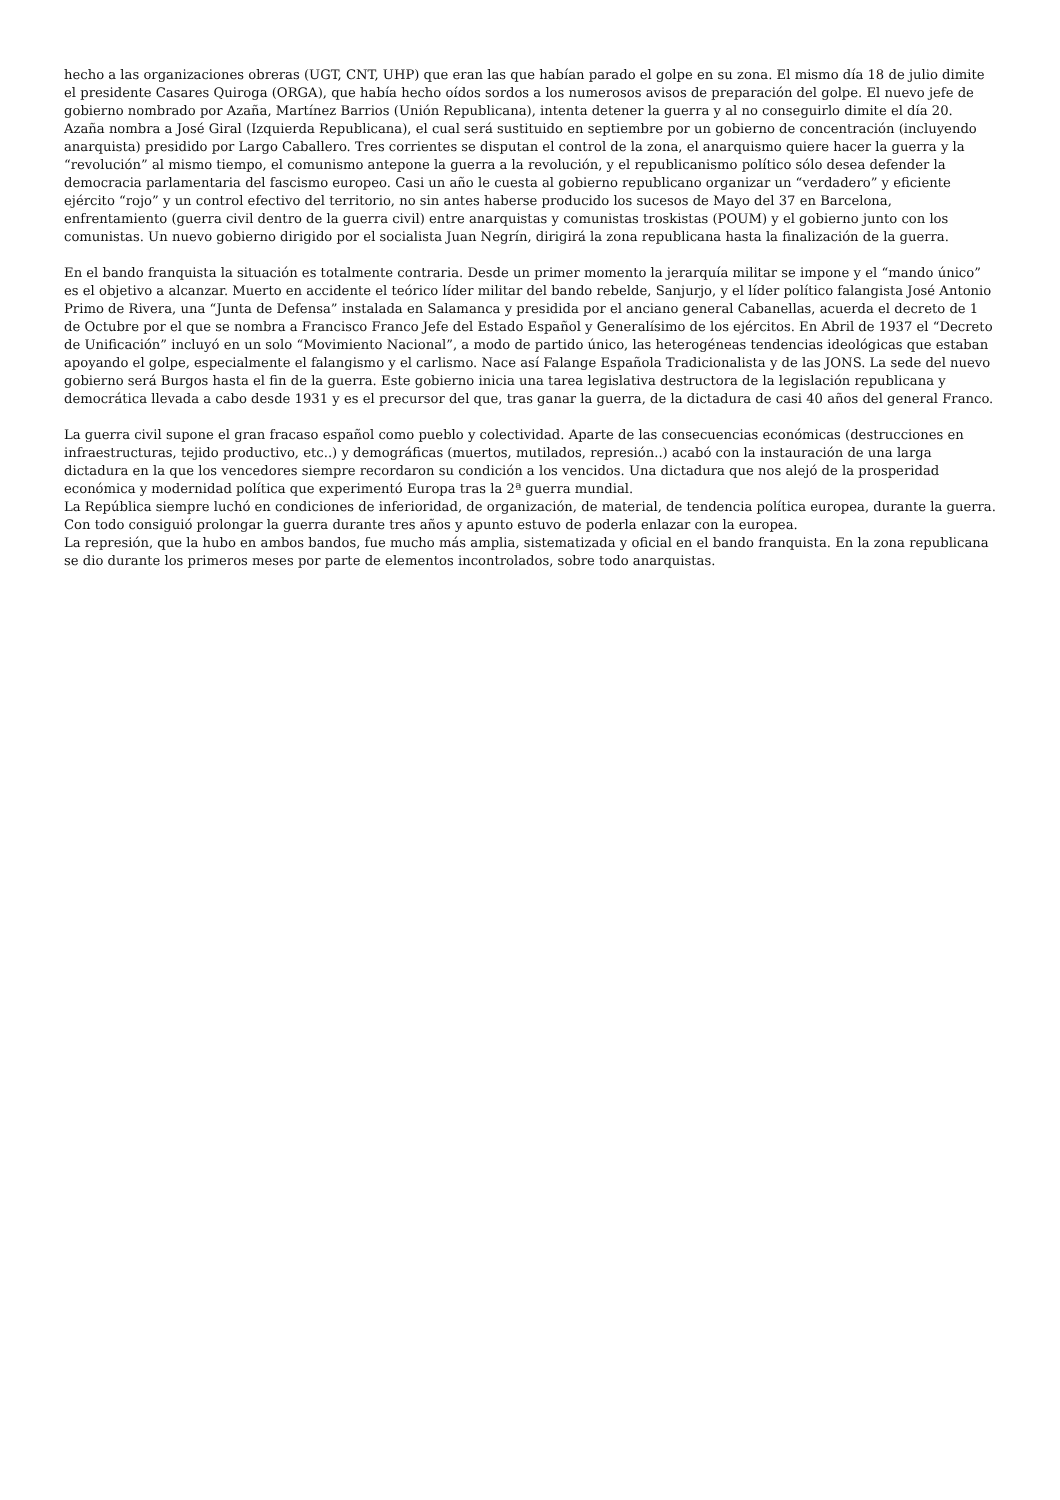hecho a las organizaciones obreras (UGT, CNT, UHP) que eran las que habían parado el golpe en su zona. El mismo día 18 de julio dimite el presidente Casares Quiroga (ORGA), que había hecho oídos sordos a los numerosos avisos de preparación del golpe. El nuevo jefe de gobierno nombrado por Azaña, Martínez Barrios (Unión Republicana), intenta detener la guerra y al no conseguirlo dimite el día 20. Azaña nombra a José Giral (Izquierda Republicana), el cual será sustituido en septiembre por un gobierno de concentración (incluyendo anarquista) presidido por Largo Caballero. Tres corrientes se disputan el control de la zona, el anarquismo quiere hacer la guerra y la “revolución” al mismo tiempo, el comunismo antepone la guerra a la revolución, y el republicanismo político sólo desea defender la democracia parlamentaria del fascismo europeo. Casi un año le cuesta al gobierno republicano organizar un “verdadero” y eficiente ejército “rojo” y un control efectivo del territorio, no sin antes haberse producido los sucesos de Mayo del 37 en Barcelona, enfrentamiento (guerra civil dentro de la guerra civil) entre anarquistas y comunistas troskistas (POUM) y el gobierno junto con los comunistas. Un nuevo gobierno dirigido por el socialista Juan Negrín, dirigirá la zona republicana hasta la finalización de la guerra.
En el bando franquista la situación es totalmente contraria. Desde un primer momento la jerarquía militar se impone y el “mando único” es el objetivo a alcanzar. Muerto en accidente el teórico líder militar del bando rebelde, Sanjurjo, y el líder político falangista José Antonio Primo de Rivera, una “Junta de Defensa” instalada en Salamanca y presidida por el anciano general Cabanellas, acuerda el decreto de 1 de Octubre por el que se nombra a Francisco Franco Jefe del Estado Español y Generalísimo de los ejércitos. En Abril de 1937 el “Decreto de Unificación” incluyó en un solo “Movimiento Nacional”, a modo de partido único, las heterogéneas tendencias ideológicas que estaban apoyando el golpe, especialmente el falangismo y el carlismo. Nace así Falange Española Tradicionalista y de las JONS. La sede del nuevo gobierno será Burgos hasta el fin de la guerra. Este gobierno inicia una tarea legislativa destructora de la legislación republicana y democrática llevada a cabo desde 1931 y es el precursor del que, tras ganar la guerra, de la dictadura de casi 40 años del general Franco.
La guerra civil supone el gran fracaso español como pueblo y colectividad. Aparte de las consecuencias económicas (destrucciones en infraestructuras, tejido productivo, etc..) y demográficas (muertos, mutilados, represión..) acabó con la instauración de una larga dictadura en la que los vencedores siempre recordaron su condición a los vencidos. Una dictadura que nos alejó de la prosperidad económica y modernidad política que experimentó Europa tras la 2ª guerra mundial.
La República siempre luchó en condiciones de inferioridad, de organización, de material, de tendencia política europea, durante la guerra. Con todo consiguió prolongar la guerra durante tres años y apunto estuvo de poderla enlazar con la europea.
La represión, que la hubo en ambos bandos, fue mucho más amplia, sistematizada y oficial en el bando franquista. En la zona republicana se dio durante los primeros meses por parte de elementos incontrolados, sobre todo anarquistas.